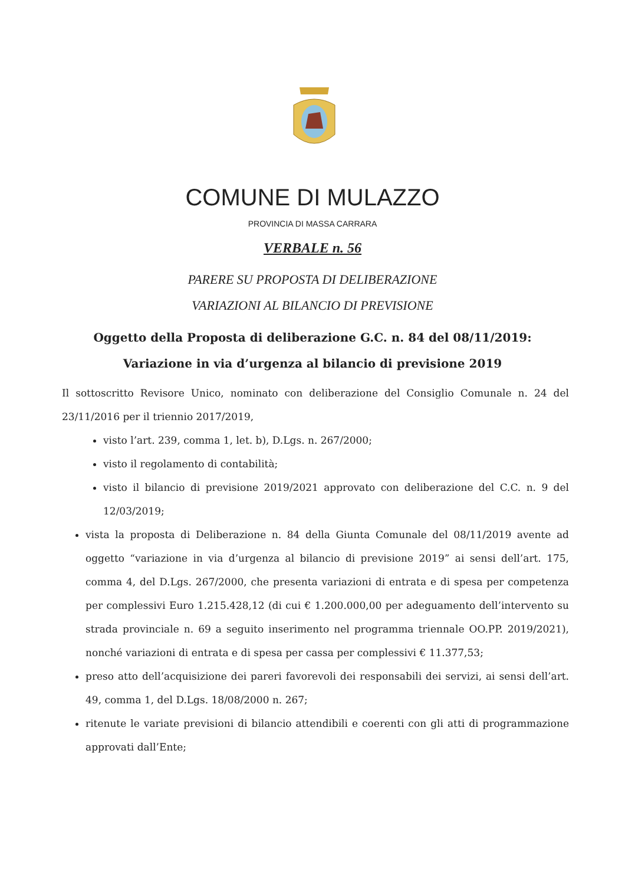COMUNE DI MULAZZO
PROVINCIA DI MASSA CARRARA
VERBALE n. 56
PARERE SU PROPOSTA DI DELIBERAZIONE
VARIAZIONI AL BILANCIO DI PREVISIONE
Oggetto della Proposta di deliberazione G.C. n. 84 del 08/11/2019:
Variazione in via d’urgenza al bilancio di previsione 2019
Il sottoscritto Revisore Unico, nominato con deliberazione del Consiglio Comunale n. 24 del 23/11/2016 per il triennio 2017/2019,
visto l’art. 239, comma 1, let. b), D.Lgs. n. 267/2000;
visto il regolamento di contabilità;
visto il bilancio di previsione 2019/2021 approvato con deliberazione del C.C. n. 9 del 12/03/2019;
vista la proposta di Deliberazione n. 84 della Giunta Comunale del 08/11/2019 avente ad oggetto “variazione in via d’urgenza al bilancio di previsione 2019” ai sensi dell’art. 175, comma 4, del D.Lgs. 267/2000, che presenta variazioni di entrata e di spesa per competenza per complessivi Euro 1.215.428,12 (di cui € 1.200.000,00 per adeguamento dell’intervento su strada provinciale n. 69 a seguito inserimento nel programma triennale OO.PP. 2019/2021), nonché variazioni di entrata e di spesa per cassa per complessivi € 11.377,53;
preso atto dell’acquisizione dei pareri favorevoli dei responsabili dei servizi, ai sensi dell’art. 49, comma 1, del D.Lgs. 18/08/2000 n. 267;
ritenute le variate previsioni di bilancio attendibili e coerenti con gli atti di programmazione approvati dall’Ente;